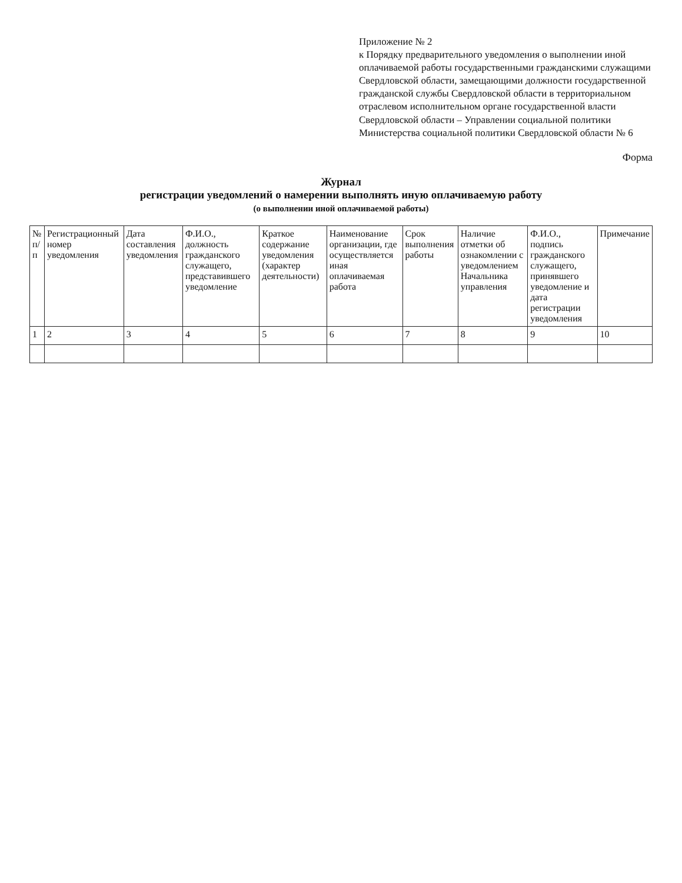Приложение № 2
к Порядку предварительного уведомления о выполнении иной оплачиваемой работы государственными гражданскими служащими Свердловской области, замещающими должности государственной гражданской службы Свердловской области в территориальном отраслевом исполнительном органе государственной власти Свердловской области – Управлении социальной политики Министерства социальной политики Свердловской области № 6
Форма
Журнал
регистрации уведомлений о намерении выполнять иную оплачиваемую работу
(о выполнении иной оплачиваемой работы)
| № п/п | Регистрационный номер уведомления | Дата составления уведомления | Ф.И.О., должность гражданского служащего, представившего уведомление | Краткое содержание уведомления (характер деятельности) | Наименование организации, где осуществляется иная оплачиваемая работа | Срок выполнения работы | Наличие отметки об ознакомлении с уведомлением Начальника управления | Ф.И.О., подпись гражданского служащего, принявшего уведомление и дата регистрации уведомления | Примечание |
| --- | --- | --- | --- | --- | --- | --- | --- | --- | --- |
| 1 | 2 | 3 | 4 | 5 | 6 | 7 | 8 | 9 | 10 |